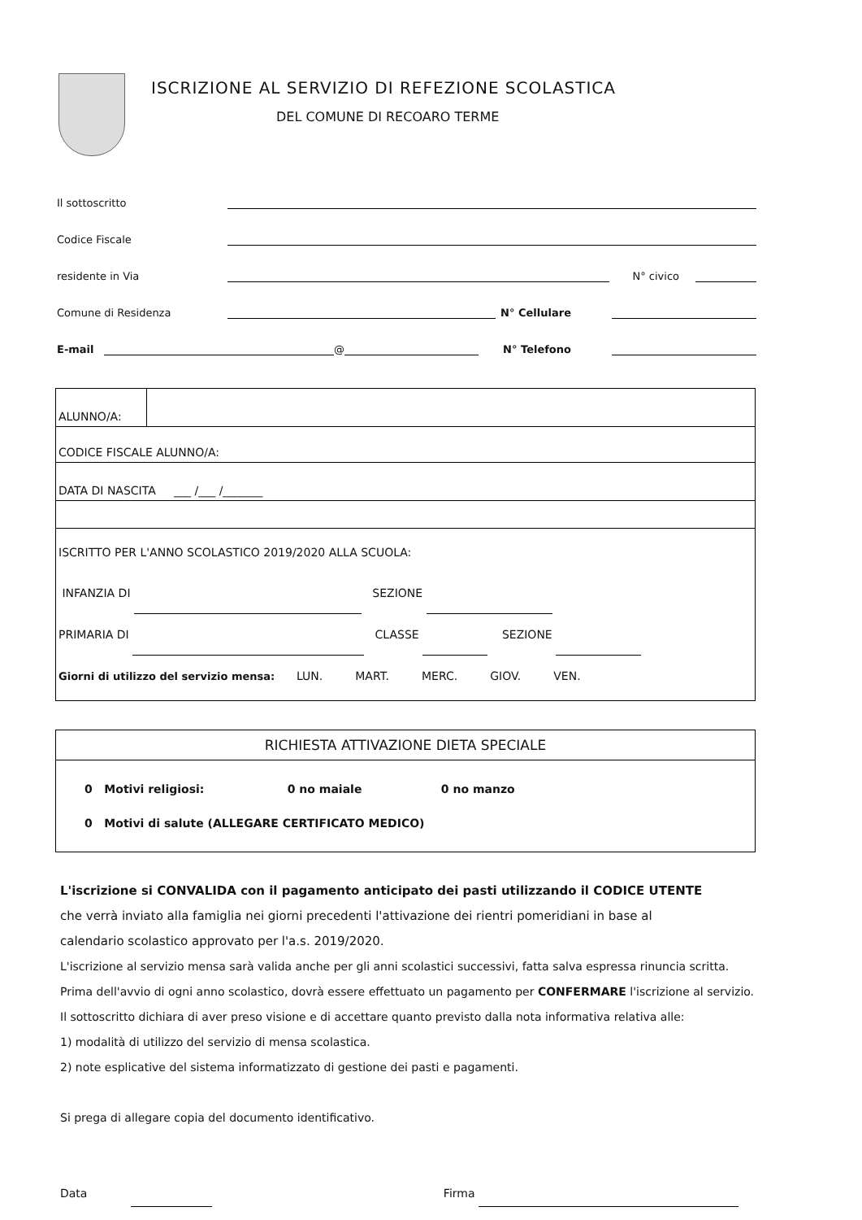ISCRIZIONE AL SERVIZIO DI REFEZIONE SCOLASTICA
DEL COMUNE DI RECOARO TERME
Il sottoscritto
Codice Fiscale
residente in Via N° civico
Comune di Residenza N° Cellulare
E-mail @ N° Telefono
| ALUNNO/A: | |
| CODICE FISCALE ALUNNO/A: | |
| DATA DI NASCITA ___ /___ /_______ | |
| ISCRITTO PER L'ANNO SCOLASTICO 2019/2020 ALLA SCUOLA: INFANZIA DI SEZIONE PRIMARIA DI CLASSE SEZIONE Giorni di utilizzo del servizio mensa: LUN. MART. MERC. GIOV. VEN. | |
| RICHIESTA ATTIVAZIONE DIETA SPECIALE |
| --- |
| 0 Motivi religiosi: 0 no maiale 0 no manzo 0 Motivi di salute (ALLEGARE CERTIFICATO MEDICO) |
L'iscrizione si CONVALIDA con il pagamento anticipato dei pasti utilizzando il CODICE UTENTE
che verrà inviato alla famiglia nei giorni precedenti l'attivazione dei rientri pomeridiani in base al
calendario scolastico approvato per l'a.s. 2019/2020.
L'iscrizione al servizio mensa sarà valida anche per gli anni scolastici successivi, fatta salva espressa rinuncia scritta.
Prima dell'avvio di ogni anno scolastico, dovrà essere effettuato un pagamento per CONFERMARE l'iscrizione al servizio.
Il sottoscritto dichiara di aver preso visione e di accettare quanto previsto dalla nota informativa relativa alle:
1) modalità di utilizzo del servizio di mensa scolastica.
2) note esplicative del sistema informatizzato di gestione dei pasti e pagamenti.
Si prega di allegare copia del documento identificativo.
Data Firma